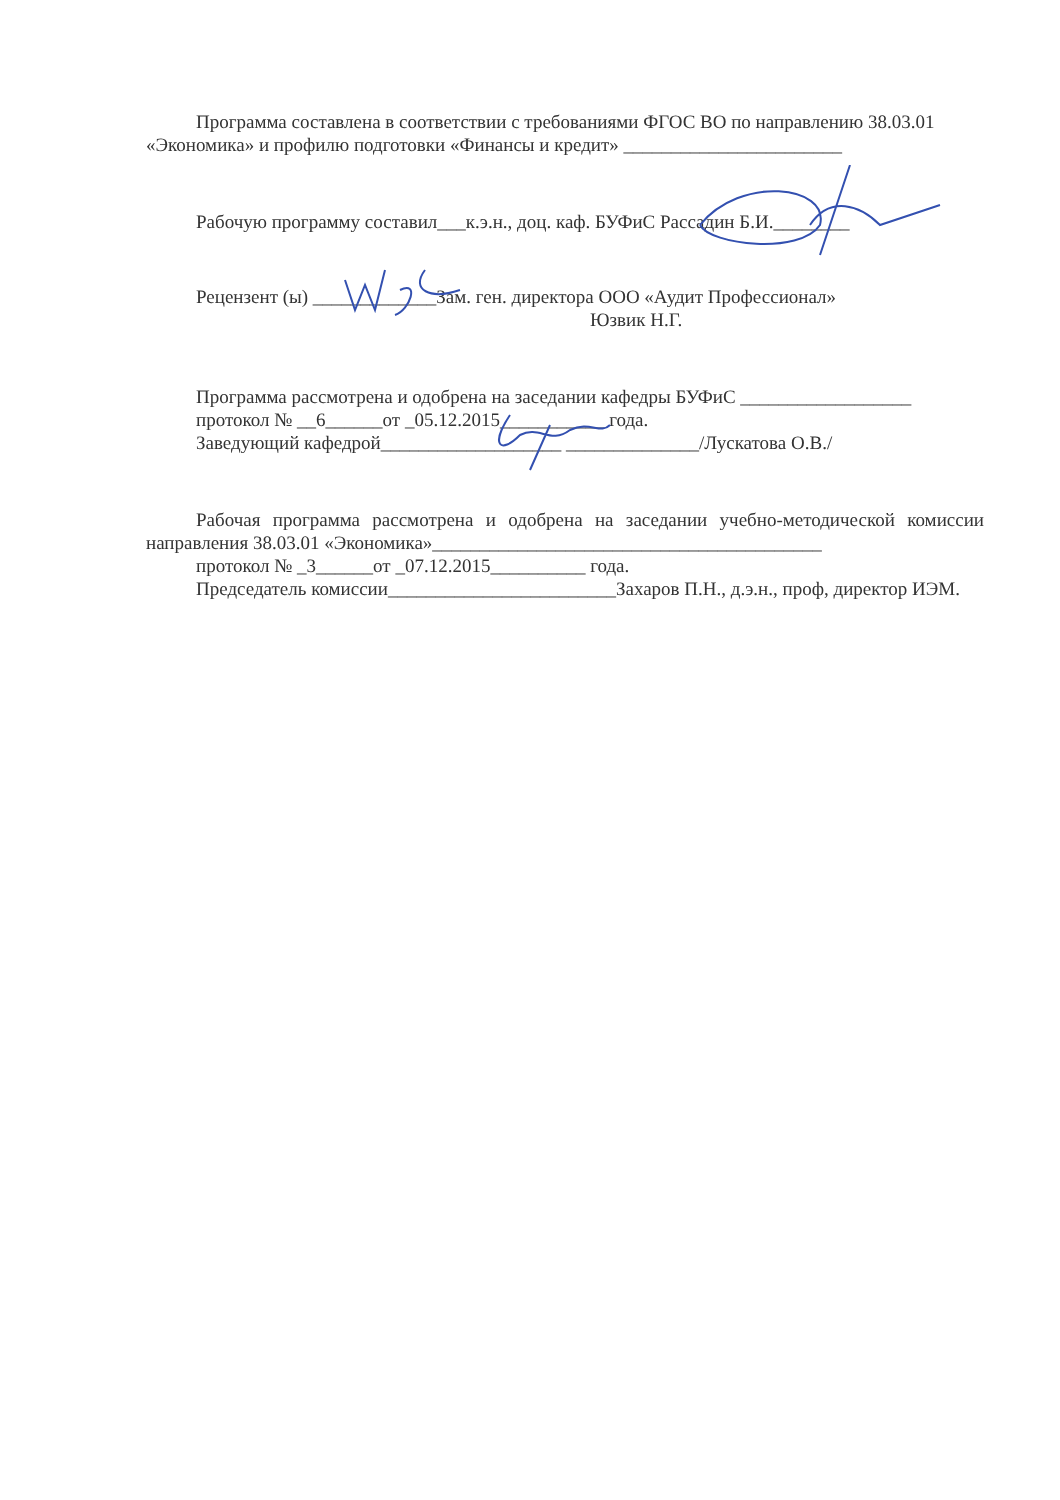Программа составлена в соответствии с требованиями ФГОС ВО по направлению 38.03.01 «Экономика» и профилю подготовки «Финансы и кредит» _______________________
Рабочую программу составил___к.э.н., доц. каф. БУФиС Рассадин Б.И.________
Рецензент (ы) _____________Зам. ген. директора ООО «Аудит Профессионал»
Юзвик Н.Г.
Программа рассмотрена и одобрена на заседании кафедры БУФиС __________________
протокол № __6______от _05.12.2015___________ года.
Заведующий кафедрой___________________ ______________/Лускатова О.В./
Рабочая программа рассмотрена и одобрена на заседании учебно-методической комиссии направления 38.03.01 «Экономика»_________________________________________
протокол № _3______от _07.12.2015__________ года.
Председатель комиссии________________________Захаров П.Н., д.э.н., проф, директор ИЭМ.